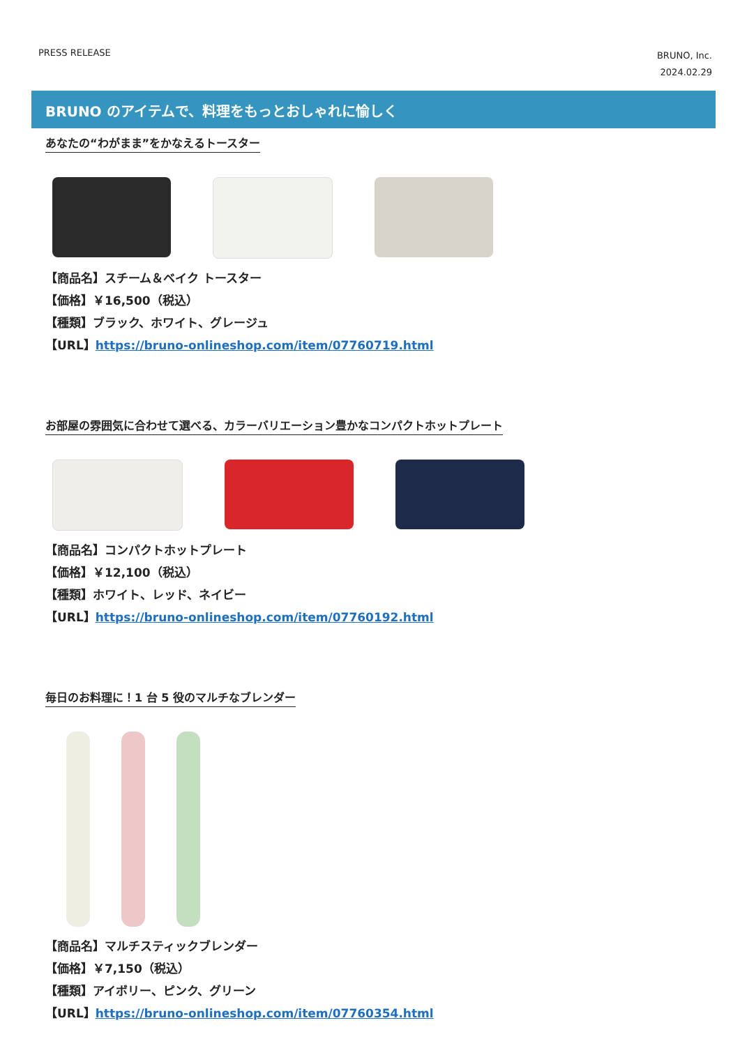PRESS RELEASE
BRUNO, Inc.
2024.02.29
BRUNO のアイテムで、料理をもっとおしゃれに愉しく
あなたの“わがまま”をかなえるトースター
【商品名】スチーム＆ベイク トースター
【価格】￥16,500（税込）
【種類】ブラック、ホワイト、グレージュ
【URL】https://bruno-onlineshop.com/item/07760719.html
お部屋の雰囲気に合わせて選べる、カラーバリエーション豊かなコンパクトホットプレート
【商品名】コンパクトホットプレート
【価格】￥12,100（税込）
【種類】ホワイト、レッド、ネイビー
【URL】https://bruno-onlineshop.com/item/07760192.html
毎日のお料理に！1 台 5 役のマルチなブレンダー
【商品名】マルチスティックブレンダー
【価格】￥7,150（税込）
【種類】アイボリー、ピンク、グリーン
【URL】https://bruno-onlineshop.com/item/07760354.html